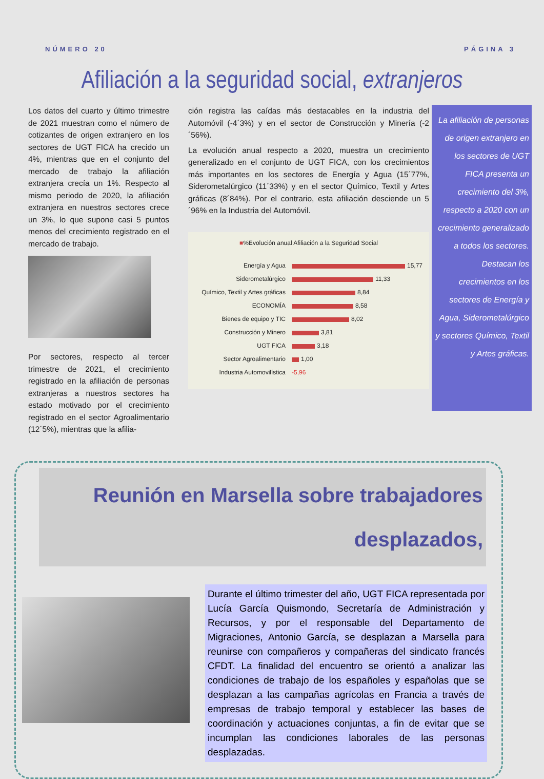NÚMERO 20 PÁGINA 3
Afiliación a la seguridad social, extranjeros
Los datos del cuarto y último trimestre de 2021 muestran como el número de cotizantes de origen extranjero en los sectores de UGT FICA ha crecido un 4%, mientras que en el conjunto del mercado de trabajo la afiliación extranjera crecía un 1%. Respecto al mismo periodo de 2020, la afiliación extranjera en nuestros sectores crece un 3%, lo que supone casi 5 puntos menos del crecimiento registrado en el mercado de trabajo.
Por sectores, respecto al tercer trimestre de 2021, el crecimiento registrado en la afiliación de personas extranjeras a nuestros sectores ha estado motivado por el crecimiento registrado en el sector Agroalimentario (12´5%), mientras que la afilia-
ción registra las caídas más destacables en la industria del Automóvil (-4´3%) y en el sector de Construcción y Minería (-2´56%).
La evolución anual respecto a 2020, muestra un crecimiento generalizado en el conjunto de UGT FICA, con los crecimientos más importantes en los sectores de Energía y Agua (15´77%, Siderometalúrgico (11´33%) y en el sector Químico, Textil y Artes gráficas (8´84%). Por el contrario, esta afiliación desciende un 5´96% en la Industria del Automóvil.
■%Evolución anual Afiliación a la Seguridad Social
Energía y Agua 15,77
Siderometalúrgico 11,33
Químico, Textil y Artes gráficas 8,84
ECONOMÍA 8,58
Bienes de equipo y TIC 8,02
Construcción y Minero 3,81
UGT FICA 3,18
Sector Agroalimentario 1,00
Industria Automovilística -5,96
La afiliación de personas de origen extranjero en los sectores de UGT FICA presenta un crecimiento del 3%, respecto a 2020 con un crecimiento generalizado a todos los sectores. Destacan los crecimientos en los sectores de Energía y Agua, Siderometalúrgico y sectores Químico, Textil y Artes gráficas.
Reunión en Marsella sobre trabajadores
desplazados,
Durante el último trimester del año, UGT FICA representada por Lucía García Quismondo, Secretaría de Administración y Recursos, y por el responsable del Departamento de Migraciones, Antonio García, se desplazan a Marsella para reunirse con compañeros y compañeras del sindicato francés CFDT. La finalidad del encuentro se orientó a analizar las condiciones de trabajo de los españoles y españolas que se desplazan a las campañas agrícolas en Francia a través de empresas de trabajo temporal y establecer las bases de coordinación y actuaciones conjuntas, a fin de evitar que se incumplan las condiciones laborales de las personas desplazadas.